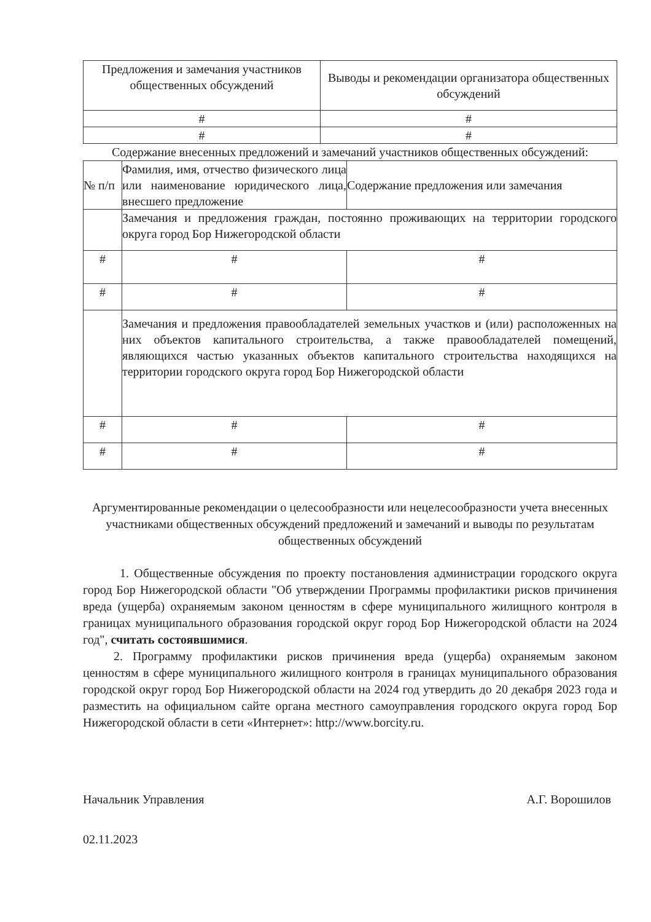| Предложения и замечания участников общественных обсуждений | Выводы и рекомендации организатора общественных обсуждений |
| # | # |
| # | # |
Содержание внесенных предложений и замечаний участников общественных обсуждений:
| № п/п | Фамилия, имя, отчество физического лица или наименование юридического лица, внесшего предложение | Содержание предложения или замечания |
| | Замечания и предложения граждан, постоянно проживающих на территории городского округа город Бор Нижегородской области | |
| # | # | # |
| # | # | # |
| | Замечания и предложения правообладателей земельных участков и (или) расположенных на них объектов капитального строительства, а также правообладателей помещений, являющихся частью указанных объектов капитального строительства находящихся на территории городского округа город Бор Нижегородской области | |
| # | # | # |
| # | # | # |
Аргументированные рекомендации о целесообразности или нецелесообразности учета внесенных участниками общественных обсуждений предложений и замечаний и выводы по результатам общественных обсуждений
1. Общественные обсуждения по проекту постановления администрации городского округа город Бор Нижегородской области "Об утверждении Программы профилактики рисков причинения вреда (ущерба) охраняемым законом ценностям в сфере муниципального жилищного контроля в границах муниципального образования городской округ город Бор Нижегородской области на 2024 год", считать состоявшимися.
2. Программу профилактики рисков причинения вреда (ущерба) охраняемым законом ценностям в сфере муниципального жилищного контроля в границах муниципального образования городской округ город Бор Нижегородской области на 2024 год утвердить до 20 декабря 2023 года и разместить на официальном сайте органа местного самоуправления городского округа город Бор Нижегородской области в сети «Интернет»: http://www.borcity.ru.
Начальник Управления А.Г. Ворошилов
02.11.2023